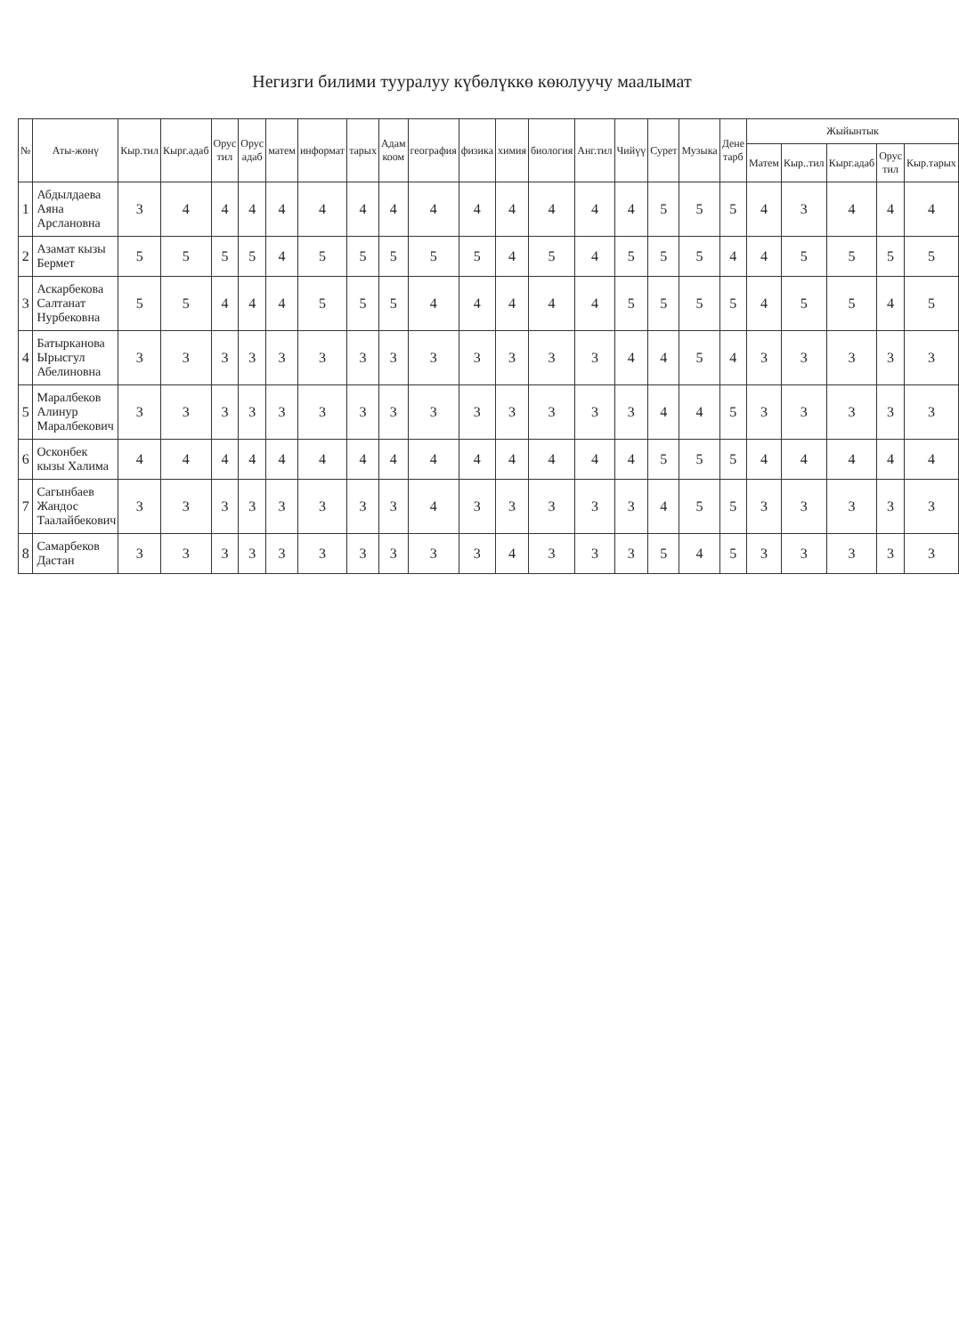Негизги билими тууралуу күбөлүккө көюлуучу маалымат
| № | Аты-жөнү | Кыр.тил | Кырг.адаб | Орус тил | Орус адаб | матем | информат | тарых | Адам коом | география | физика | химия | биология | Анг.тил | Чийүү | Сурет | Музыка | Дене тарб | Жыйынтык | | | | |
| --- | --- | --- | --- | --- | --- | --- | --- | --- | --- | --- | --- | --- | --- | --- | --- | --- | --- | --- | --- | --- | --- | --- | --- |
| | | | | | | | | | | | | | | | | | | | Матем | Кыр..тил | Кырг.адаб | Орус тил | Кыр.тарых |
| 1 | Абдылдаева Аяна Арслановна | 3 | 4 | 4 | 4 | 4 | 4 | 4 | 4 | 4 | 4 | 4 | 4 | 4 | 4 | 5 | 5 | 5 | 4 | 3 | 4 | 4 | 4 |
| 2 | Азамат кызы Бермет | 5 | 5 | 5 | 5 | 4 | 5 | 5 | 5 | 5 | 5 | 4 | 5 | 4 | 5 | 5 | 5 | 4 | 4 | 5 | 5 | 5 | 5 |
| 3 | Аскарбекова Салтанат Нурбековна | 5 | 5 | 4 | 4 | 4 | 5 | 5 | 5 | 4 | 4 | 4 | 4 | 4 | 5 | 5 | 5 | 5 | 4 | 5 | 5 | 4 | 5 |
| 4 | Батырканова Ырысгул Абелиновна | 3 | 3 | 3 | 3 | 3 | 3 | 3 | 3 | 3 | 3 | 3 | 3 | 3 | 4 | 4 | 5 | 4 | 3 | 3 | 3 | 3 | 3 |
| 5 | Маралбеков Алинур Маралбекович | 3 | 3 | 3 | 3 | 3 | 3 | 3 | 3 | 3 | 3 | 3 | 3 | 3 | 3 | 4 | 4 | 5 | 3 | 3 | 3 | 3 | 3 |
| 6 | Осконбек кызы Халима | 4 | 4 | 4 | 4 | 4 | 4 | 4 | 4 | 4 | 4 | 4 | 4 | 4 | 4 | 5 | 5 | 5 | 4 | 4 | 4 | 4 | 4 |
| 7 | Сагынбаев Жандос Таалайбекович | 3 | 3 | 3 | 3 | 3 | 3 | 3 | 3 | 4 | 3 | 3 | 3 | 3 | 3 | 4 | 5 | 5 | 3 | 3 | 3 | 3 | 3 |
| 8 | Самарбеков Дастан | 3 | 3 | 3 | 3 | 3 | 3 | 3 | 3 | 3 | 3 | 4 | 3 | 3 | 3 | 5 | 4 | 5 | 3 | 3 | 3 | 3 | 3 |